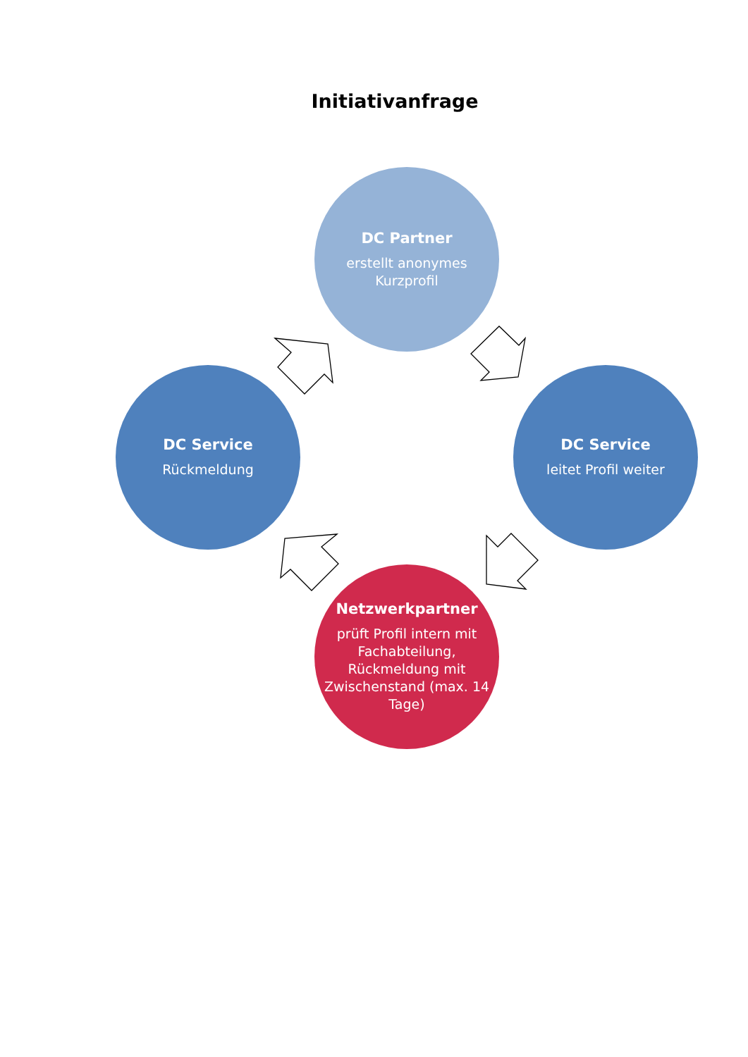Initiativanfrage
DC Partner
erstellt anonymes
Kurzprofil
DC Service
Rückmeldung
DC Service
leitet Profil weiter
Netzwerkpartner
prüft Profil intern mit Fachabteilung, Rückmeldung mit Zwischenstand (max. 14 Tage)